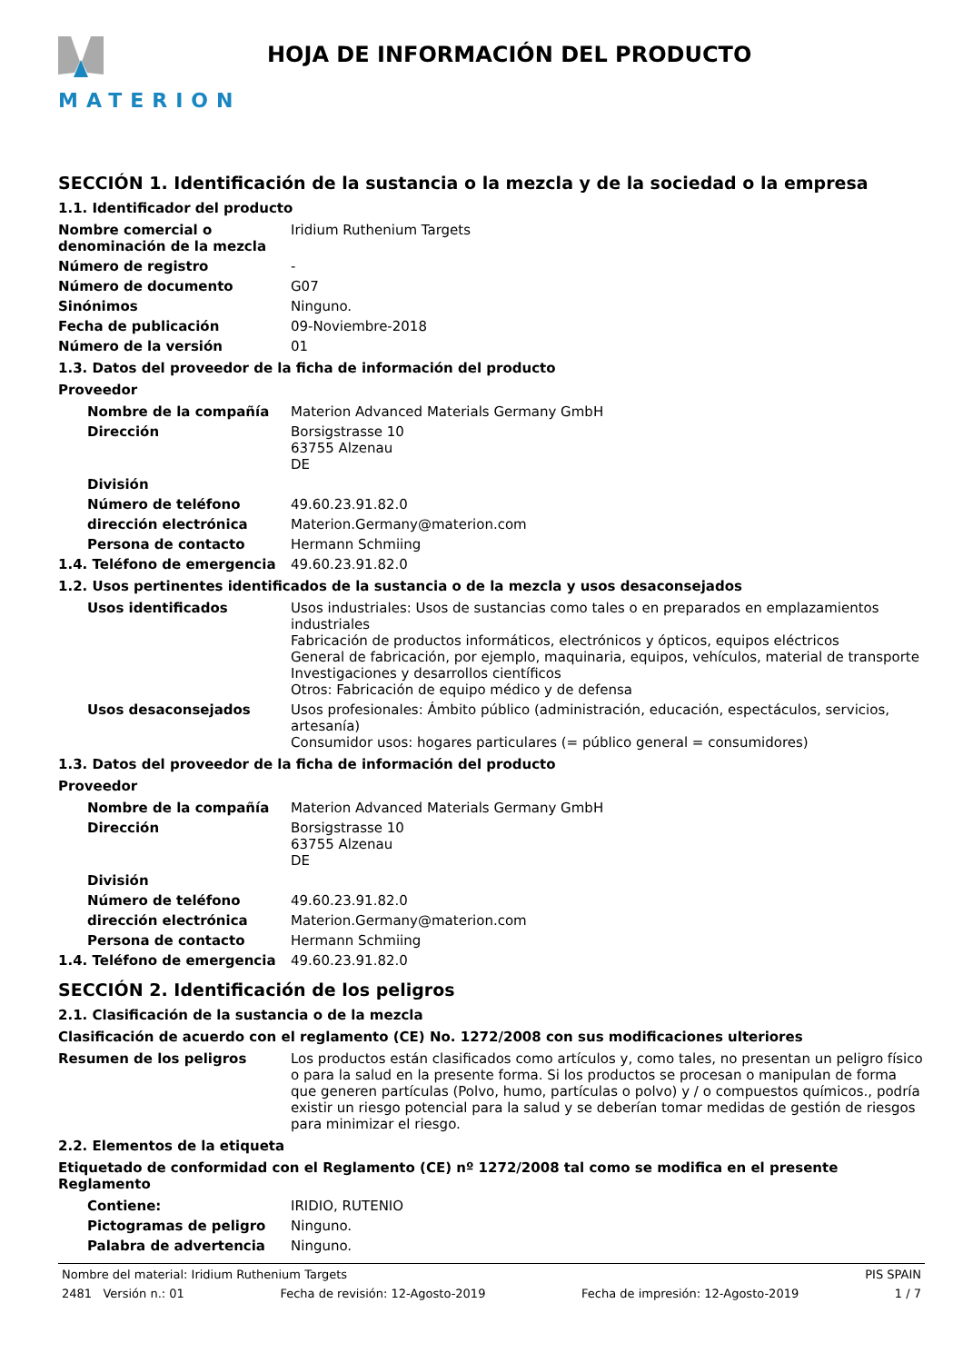MATERION HOJA DE INFORMACIÓN DEL PRODUCTO
SECCIÓN 1. Identificación de la sustancia o la mezcla y de la sociedad o la empresa
1.1. Identificador del producto
Nombre comercial o denominación de la mezcla
Iridium Ruthenium Targets
Número de registro -
Número de documento G07
Sinónimos Ninguno.
Fecha de publicación 09-Noviembre-2018
Número de la versión 01
1.3. Datos del proveedor de la ficha de información del producto
Proveedor
Nombre de la compañía Materion Advanced Materials Germany GmbH
Dirección Borsigstrasse 10
63755 Alzenau
DE
División
Número de teléfono 49.60.23.91.82.0
dirección electrónica Materion.Germany@materion.com
Persona de contacto Hermann Schmiing
1.4. Teléfono de emergencia 49.60.23.91.82.0
1.2. Usos pertinentes identificados de la sustancia o de la mezcla y usos desaconsejados
Usos identificados Usos industriales: Usos de sustancias como tales o en preparados en emplazamientos industriales
Fabricación de productos informáticos, electrónicos y ópticos, equipos eléctricos
General de fabricación, por ejemplo, maquinaria, equipos, vehículos, material de transporte
Investigaciones y desarrollos científicos
Otros: Fabricación de equipo médico y de defensa
Usos desaconsejados Usos profesionales: Ámbito público (administración, educación, espectáculos, servicios, artesanía)
Consumidor usos: hogares particulares (= público general = consumidores)
1.3. Datos del proveedor de la ficha de información del producto
Proveedor
Nombre de la compañía Materion Advanced Materials Germany GmbH
Dirección Borsigstrasse 10
63755 Alzenau
DE
División
Número de teléfono 49.60.23.91.82.0
dirección electrónica Materion.Germany@materion.com
Persona de contacto Hermann Schmiing
1.4. Teléfono de emergencia 49.60.23.91.82.0
SECCIÓN 2. Identificación de los peligros
2.1. Clasificación de la sustancia o de la mezcla
Clasificación de acuerdo con el reglamento (CE) No. 1272/2008 con sus modificaciones ulteriores
Resumen de los peligros Los productos están clasificados como artículos y, como tales, no presentan un peligro físico o para la salud en la presente forma. Si los productos se procesan o manipulan de forma que generen partículas (Polvo, humo, partículas o polvo) y / o compuestos químicos., podría existir un riesgo potencial para la salud y se deberían tomar medidas de gestión de riesgos para minimizar el riesgo.
2.2. Elementos de la etiqueta
Etiquetado de conformidad con el Reglamento (CE) nº 1272/2008 tal como se modifica en el presente Reglamento
Contiene: IRIDIO, RUTENIO
Pictogramas de peligro Ninguno.
Palabra de advertencia Ninguno.
Nombre del material: Iridium Ruthenium Targets PIS SPAIN
2481 Versión n.: 01 Fecha de revisión: 12-Agosto-2019 Fecha de impresión: 12-Agosto-2019 1 / 7